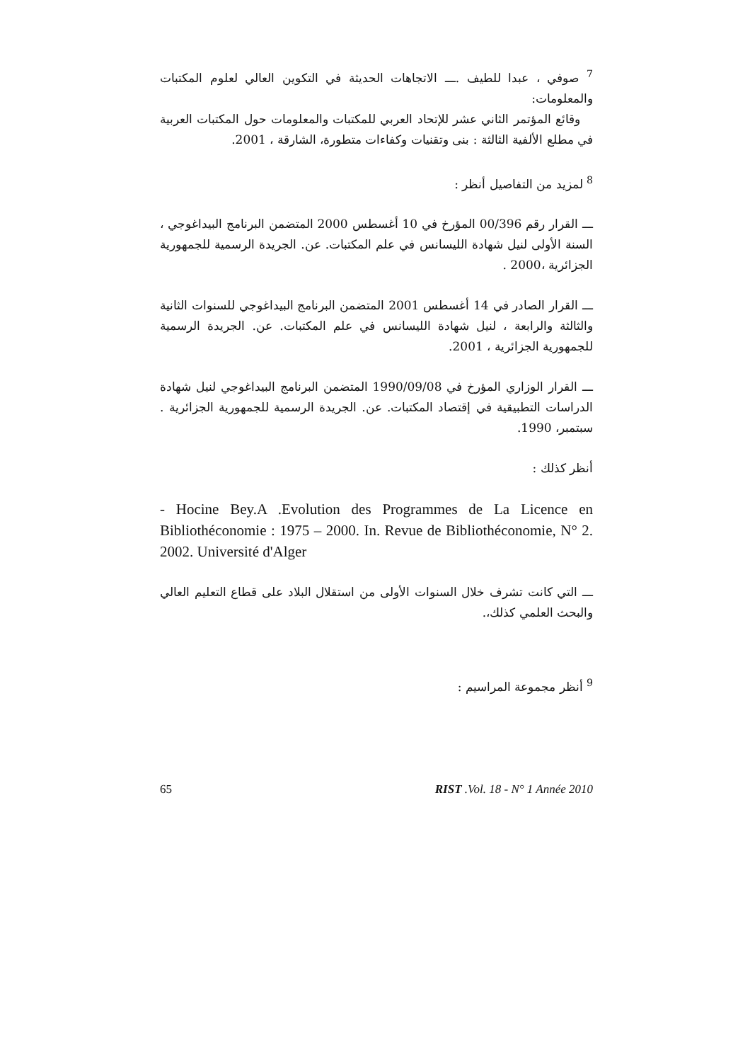<sup>7</sup> صوفي ، عبدا للطيف .ـــ الاتجاهات الحديثة في التكوين العالي لعلوم المكتبات والمعلومات:
وقائع المؤتمر الثاني عشر للإتحاد العربي للمكتبات والمعلومات حول المكتبات العربية في مطلع الألفية الثالثة : بنى وتقنيات وكفاءات متطورة، الشارقة ، 2001.
<sup>8</sup> لمزيد من التفاصيل أنظر :
ـــ القرار رقم 00/396 المؤرخ في 10 أغسطس 2000 المتضمن البرنامج البيداغوجي ، السنة الأولى لنيل شهادة الليسانس في علم المكتبات. عن. الجريدة الرسمية للجمهورية الجزائرية ،2000 .
ـــ القرار الصادر في 14 أغسطس 2001 المتضمن البرنامج البيداغوجي للسنوات الثانية والثالثة والرابعة ، لنيل شهادة الليسانس في علم المكتبات. عن. الجريدة الرسمية للجمهورية الجزائرية ، 2001.
ـــ القرار الوزاري المؤرخ في 1990/09/08 المتضمن البرنامج البيداغوجي لنيل شهادة الدراسات التطبيقية في إقتصاد المكتبات. عن. الجريدة الرسمية للجمهورية الجزائرية . سبتمبر، 1990.
أنظر كذلك :
- Hocine Bey.A .Evolution des Programmes de La Licence en Bibliothéconomie : 1975 – 2000. In. Revue de Bibliothéconomie, N° 2. 2002. Université d'Alger
ـــ التي كانت تشرف خلال السنوات الأولى من استقلال البلاد على قطاع التعليم العالي والبحث العلمي كذلك،.
<sup>9</sup> أنظر مجموعة المراسيم :
65 RIST .Vol. 18 - N° 1 Année 2010